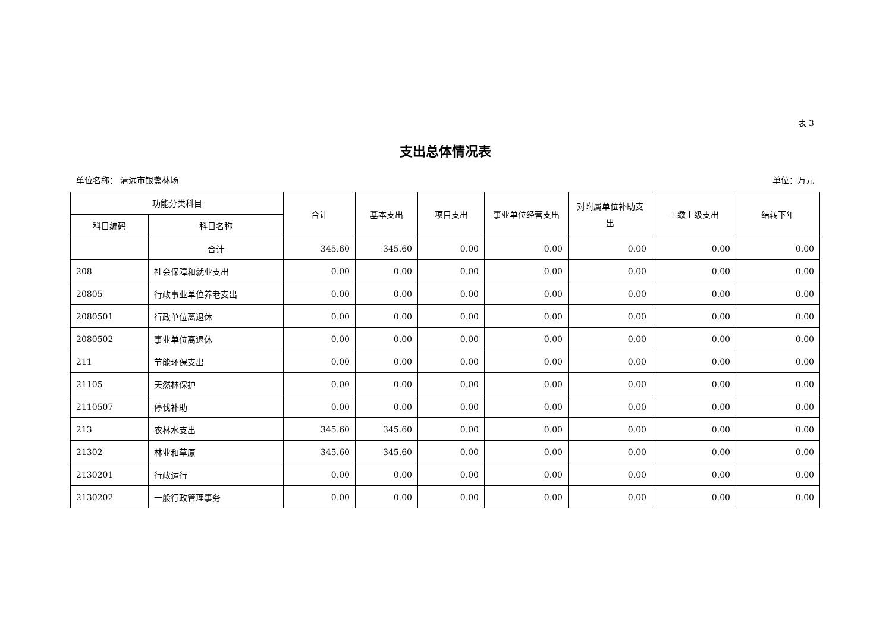表 3
支出总体情况表
单位名称： 清远市银盏林场 单位：万元
| 功能分类科目 | | 合计 | 基本支出 | 项目支出 | 事业单位经营支出 | 对附属单位补助支出 | 上缴上级支出 | 结转下年 |
| --- | --- | --- | --- | --- | --- | --- | --- | --- |
| 科目编码 | 科目名称 | | | | | | | |
| | 合计 | 345.60 | 345.60 | 0.00 | 0.00 | 0.00 | 0.00 | 0.00 |
| 208 | 社会保障和就业支出 | 0.00 | 0.00 | 0.00 | 0.00 | 0.00 | 0.00 | 0.00 |
| 20805 | 行政事业单位养老支出 | 0.00 | 0.00 | 0.00 | 0.00 | 0.00 | 0.00 | 0.00 |
| 2080501 | 行政单位离退休 | 0.00 | 0.00 | 0.00 | 0.00 | 0.00 | 0.00 | 0.00 |
| 2080502 | 事业单位离退休 | 0.00 | 0.00 | 0.00 | 0.00 | 0.00 | 0.00 | 0.00 |
| 211 | 节能环保支出 | 0.00 | 0.00 | 0.00 | 0.00 | 0.00 | 0.00 | 0.00 |
| 21105 | 天然林保护 | 0.00 | 0.00 | 0.00 | 0.00 | 0.00 | 0.00 | 0.00 |
| 2110507 | 停伐补助 | 0.00 | 0.00 | 0.00 | 0.00 | 0.00 | 0.00 | 0.00 |
| 213 | 农林水支出 | 345.60 | 345.60 | 0.00 | 0.00 | 0.00 | 0.00 | 0.00 |
| 21302 | 林业和草原 | 345.60 | 345.60 | 0.00 | 0.00 | 0.00 | 0.00 | 0.00 |
| 2130201 | 行政运行 | 0.00 | 0.00 | 0.00 | 0.00 | 0.00 | 0.00 | 0.00 |
| 2130202 | 一般行政管理事务 | 0.00 | 0.00 | 0.00 | 0.00 | 0.00 | 0.00 | 0.00 |